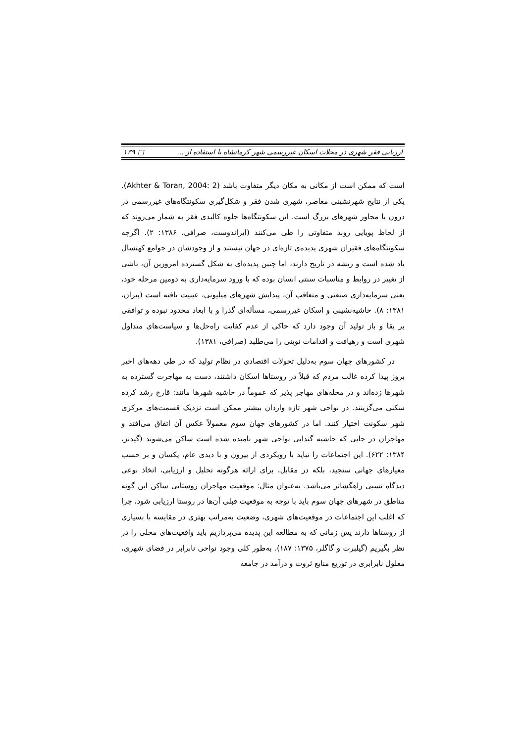ارزیابی فقر شهری در محلات اسکان غیررسمی شهر کرمانشاه با استفاده از ... □ ۱۳۹
است که ممکن است از مکانی به مکان دیگر متفاوت باشد (Akhter & Toran, 2004: 2). یکی از نتایج شهرنشینی معاصر، شهری شدن فقر و شکل‌گیری سکونتگاه‌های غیررسمی در درون یا مجاور شهرهای بزرگ است. این سکونتگاه‌ها جلوه کالبدی فقر به شمار می‌روند که از لحاظ پویایی روند متفاوتی را طی می‌کنند (ایراندوست، صرافی، ۱۳۸۶: ۲). اگرچه سکونتگاه‌های فقیران شهری پدیده‌ی تازه‌ای در جهان نیستند و از وجودشان در جوامع کهنسال یاد شده است و ریشه در تاریخ دارند، اما چنین پدیده‌ای به شکل گسترده امروزین آن، ناشی از تغییر در روابط و مناسبات سنتی انسان بوده که با ورود سرمایه‌داری به دومین مرحله خود، یعنی سرمایه‌داری صنعتی و متعاقب آن، پیدایش شهرهای میلیونی، عینیت یافته است (پیران، ۱۳۸۱: ۸). حاشیه‌نشینی و اسکان غیررسمی، مسأله‌ای گذرا و با ابعاد محدود نبوده و توافقی بر بقا و باز تولید آن وجود دارد که حاکی از عدم کفایت راه‌حل‌ها و سیاست‌های متداول شهری است و رهیافت و اقدامات نوینی را می‌طلبد (صرافی، ۱۳۸۱).
در کشورهای جهان سوم به‌دلیل تحولات اقتصادی در نظام تولید که در طی دهه‌های اخیر بروز پیدا کرده غالب مردم که قبلاً در روستاها اسکان داشتند، دست به مهاجرت گسترده به شهرها زده‌اند و در محله‌های مهاجر پذیر که عموماً در حاشیه شهرها مانند: قارچ رشد کرده سکنی می‌گزینند. در نواحی شهر تازه واردان بیشتر ممکن است نزدیک قسمت‌های مرکزی شهر سکونت اختیار کنند. اما در کشورهای جهان سوم معمولاً عکس آن اتفاق می‌افتد و مهاجران در جایی که حاشیه گندابی نواحی شهر نامیده شده است ساکن می‌شوند (گیدنز، ۱۳۸۴: ۶۲۲). این اجتماعات را نباید با رویکردی از بیرون و با دیدی عام، یکسان و بر حسب معیارهای جهانی سنجید، بلکه در مقابل، برای ارائه هرگونه تحلیل و ارزیابی، اتخاذ نوعی دیدگاه نسبی راهگشاتر می‌باشد. به‌عنوان مثال: موقعیت مهاجران روستایی ساکن این گونه مناطق در شهرهای جهان سوم باید با توجه به موقعیت قبلی آن‌ها در روستا ارزیابی شود، چرا که اغلب این اجتماعات در موقعیت‌های شهری، وضعیت به‌مراتب بهتری در مقایسه با بسیاری از روستاها دارند پس زمانی که به مطالعه این پدیده می‌پردازیم باید واقعیت‌های محلی را در نظر بگیریم (گیلبرت و گاگلر، ۱۳۷۵: ۱۸۷). به‌طور کلی وجود نواحی نابرابر در فضای شهری، معلول نابرابری در توزیع منابع ثروت و درآمد در جامعه